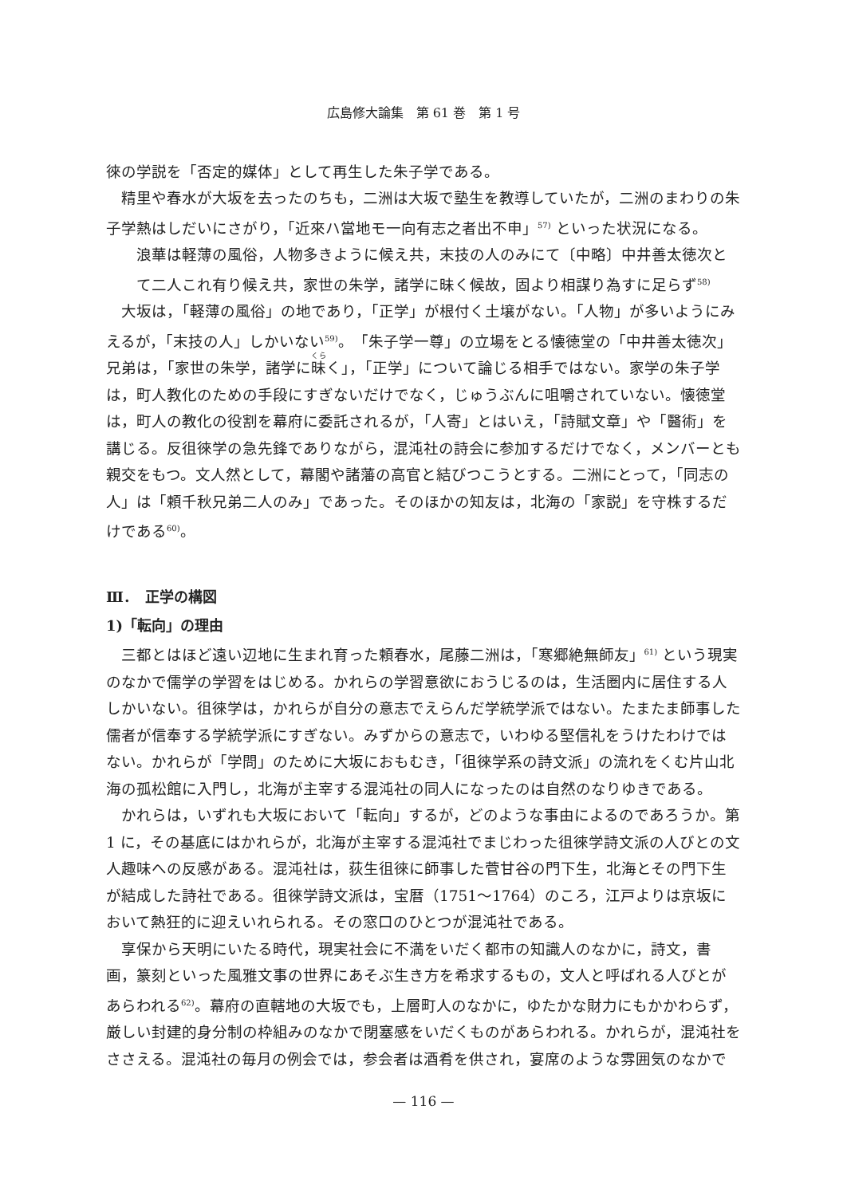広島修大論集　第 61 巻　第 1 号
徠の学説を「否定的媒体」として再生した朱子学である。
精里や春水が大坂を去ったのちも，二洲は大坂で塾生を教導していたが，二洲のまわりの朱子学熱はしだいにさがり，「近來ハ當地モ一向有志之者出不申」<sup>57)</sup> といった状況になる。
浪華は軽薄の風俗，人物多きように候え共，末技の人のみにて〔中略〕中井善太徳次とて二人これ有り候え共，家世の朱学，諸学に昧く候故，固より相謀り為すに足らず<sup>58)</sup>
大坂は，「軽薄の風俗」の地であり，「正学」が根付く土壌がない。「人物」が多いようにみえるが，「末技の人」しかいない<sup>59)</sup>。「朱子学一尊」の立場をとる懐徳堂の「中井善太徳次」兄弟は，「家世の朱学，諸学に昧く」，「正学」について論じる相手ではない。家学の朱子学は，町人教化のための手段にすぎないだけでなく，じゅうぶんに咀嚼されていない。懐徳堂は，町人の教化の役割を幕府に委託されるが，「人寄」とはいえ，「詩賦文章」や「醫術」を講じる。反徂徠学の急先鋒でありながら，混沌社の詩会に参加するだけでなく，メンバーとも親交をもつ。文人然として，幕閣や諸藩の高官と結びつこうとする。二洲にとって，「同志の人」は「頼千秋兄弟二人のみ」であった。そのほかの知友は，北海の「家説」を守株するだけである<sup>60)</sup>。
Ⅲ．　正学の構図
1)「転向」の理由
三都とはほど遠い辺地に生まれ育った頼春水，尾藤二洲は，「寒郷絶無師友」<sup>61)</sup> という現実のなかで儒学の学習をはじめる。かれらの学習意欲におうじるのは，生活圏内に居住する人しかいない。徂徠学は，かれらが自分の意志でえらんだ学統学派ではない。たまたま師事した儒者が信奉する学統学派にすぎない。みずからの意志で，いわゆる堅信礼をうけたわけではない。かれらが「学問」のために大坂におもむき，「徂徠学系の詩文派」の流れをくむ片山北海の孤松館に入門し，北海が主宰する混沌社の同人になったのは自然のなりゆきである。
かれらは，いずれも大坂において「転向」するが，どのような事由によるのであろうか。第 1 に，その基底にはかれらが，北海が主宰する混沌社でまじわった徂徠学詩文派の人びとの文人趣味への反感がある。混沌社は，荻生徂徠に師事した菅甘谷の門下生，北海とその門下生が結成した詩社である。徂徠学詩文派は，宝暦（1751〜1764）のころ，江戸よりは京坂において熱狂的に迎えいれられる。その窓口のひとつが混沌社である。
享保から天明にいたる時代，現実社会に不満をいだく都市の知識人のなかに，詩文，書画，篆刻といった風雅文事の世界にあそぶ生き方を希求するもの，文人と呼ばれる人びとがあらわれる<sup>62)</sup>。幕府の直轄地の大坂でも，上層町人のなかに，ゆたかな財力にもかかわらず，厳しい封建的身分制の枠組みのなかで閉塞感をいだくものがあらわれる。かれらが，混沌社をささえる。混沌社の毎月の例会では，参会者は酒肴を供され，宴席のような雰囲気のなかで
— 116 —